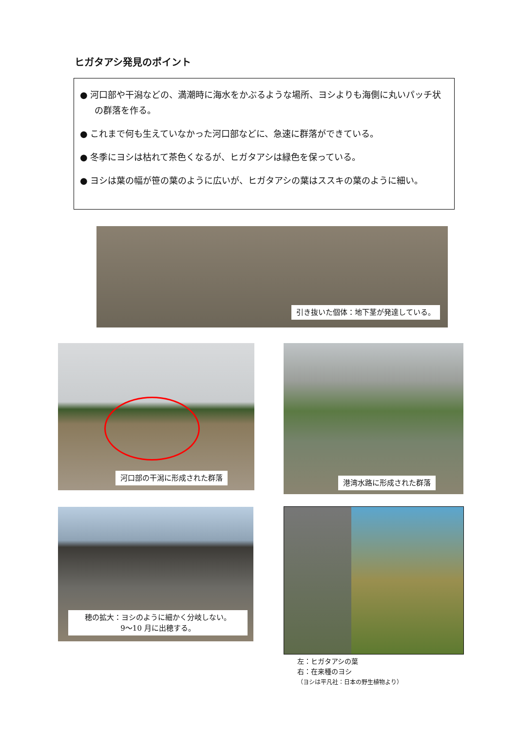ヒガタアシ発見のポイント
● 河口部や干潟などの、満潮時に海水をかぶるような場所、ヨシよりも海側に丸いパッチ状の群落を作る。
● これまで何も生えていなかった河口部などに、急速に群落ができている。
● 冬季にヨシは枯れて茶色くなるが、ヒガタアシは緑色を保っている。
● ヨシは葉の幅が笹の葉のように広いが、ヒガタアシの葉はススキの葉のように細い。
引き抜いた個体：地下茎が発達している。
河口部の干潟に形成された群落 港湾水路に形成された群落
穂の拡大：ヨシのように細かく分岐しない。
9〜10 月に出穂する。
左：ヒガタアシの葉
右：在来種のヨシ
（ヨシは平凡社：日本の野生植物より）